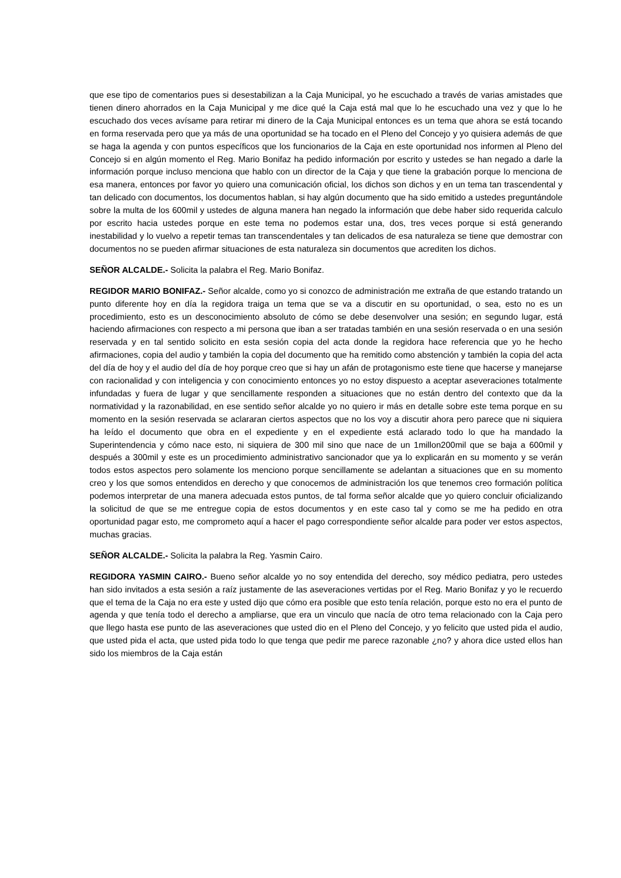que ese tipo de comentarios pues si desestabilizan a la Caja Municipal, yo he escuchado a través de varias amistades que tienen dinero ahorrados en la Caja Municipal y me dice qué la Caja está mal que lo he escuchado una vez y que lo he escuchado dos veces avísame para retirar mi dinero de la Caja Municipal entonces es un tema que ahora se está tocando en forma reservada pero que ya más de una oportunidad se ha tocado en el Pleno del Concejo y yo quisiera además de que se haga la agenda y con puntos específicos que los funcionarios de la Caja en este oportunidad nos informen al Pleno del Concejo si en algún momento el Reg. Mario Bonifaz ha pedido información por escrito y ustedes se han negado a darle la información porque incluso menciona que hablo con un director de la Caja y que tiene la grabación porque lo menciona de esa manera, entonces por favor yo quiero una comunicación oficial, los dichos son dichos y en un tema tan trascendental y tan delicado con documentos, los documentos hablan, si hay algún documento que ha sido emitido a ustedes preguntándole sobre la multa de los 600mil y ustedes de alguna manera han negado la información que debe haber sido requerida calculo por escrito hacia ustedes porque en este tema no podemos estar una, dos, tres veces porque si está generando inestabilidad y lo vuelvo a repetir temas tan transcendentales y tan delicados de esa naturaleza se tiene que demostrar con documentos no se pueden afirmar situaciones de esta naturaleza sin documentos que acrediten los dichos.
SEÑOR ALCALDE.- Solicita la palabra el Reg. Mario Bonifaz.
REGIDOR MARIO BONIFAZ.- Señor alcalde, como yo si conozco de administración me extraña de que estando tratando un punto diferente hoy en día la regidora traiga un tema que se va a discutir en su oportunidad, o sea, esto no es un procedimiento, esto es un desconocimiento absoluto de cómo se debe desenvolver una sesión; en segundo lugar, está haciendo afirmaciones con respecto a mi persona que iban a ser tratadas también en una sesión reservada o en una sesión reservada y en tal sentido solicito en esta sesión copia del acta donde la regidora hace referencia que yo he hecho afirmaciones, copia del audio y también la copia del documento que ha remitido como abstención y también la copia del acta del día de hoy y el audio del día de hoy porque creo que si hay un afán de protagonismo este tiene que hacerse y manejarse con racionalidad y con inteligencia y con conocimiento entonces yo no estoy dispuesto a aceptar aseveraciones totalmente infundadas y fuera de lugar y que sencillamente responden a situaciones que no están dentro del contexto que da la normatividad y la razonabilidad, en ese sentido señor alcalde yo no quiero ir más en detalle sobre este tema porque en su momento en la sesión reservada se aclararan ciertos aspectos que no los voy a discutir ahora pero parece que ni siquiera ha leído el documento que obra en el expediente y en el expediente está aclarado todo lo que ha mandado la Superintendencia y cómo nace esto, ni siquiera de 300 mil sino que nace de un 1millon200mil que se baja a 600mil y después a 300mil y este es un procedimiento administrativo sancionador que ya lo explicarán en su momento y se verán todos estos aspectos pero solamente los menciono porque sencillamente se adelantan a situaciones que en su momento creo y los que somos entendidos en derecho y que conocemos de administración los que tenemos creo formación política podemos interpretar de una manera adecuada estos puntos, de tal forma señor alcalde que yo quiero concluir oficializando la solicitud de que se me entregue copia de estos documentos y en este caso tal y como se me ha pedido en otra oportunidad pagar esto, me comprometo aquí a hacer el pago correspondiente señor alcalde para poder ver estos aspectos, muchas gracias.
SEÑOR ALCALDE.- Solicita la palabra la Reg. Yasmin Cairo.
REGIDORA YASMIN CAIRO.- Bueno señor alcalde yo no soy entendida del derecho, soy médico pediatra, pero ustedes han sido invitados a esta sesión a raíz justamente de las aseveraciones vertidas por el Reg. Mario Bonifaz y yo le recuerdo que el tema de la Caja no era este y usted dijo que cómo era posible que esto tenía relación, porque esto no era el punto de agenda y que tenía todo el derecho a ampliarse, que era un vinculo que nacía de otro tema relacionado con la Caja pero que llego hasta ese punto de las aseveraciones que usted dio en el Pleno del Concejo, y yo felicito que usted pida el audio, que usted pida el acta, que usted pida todo lo que tenga que pedir me parece razonable ¿no? y ahora dice usted ellos han sido los miembros de la Caja están